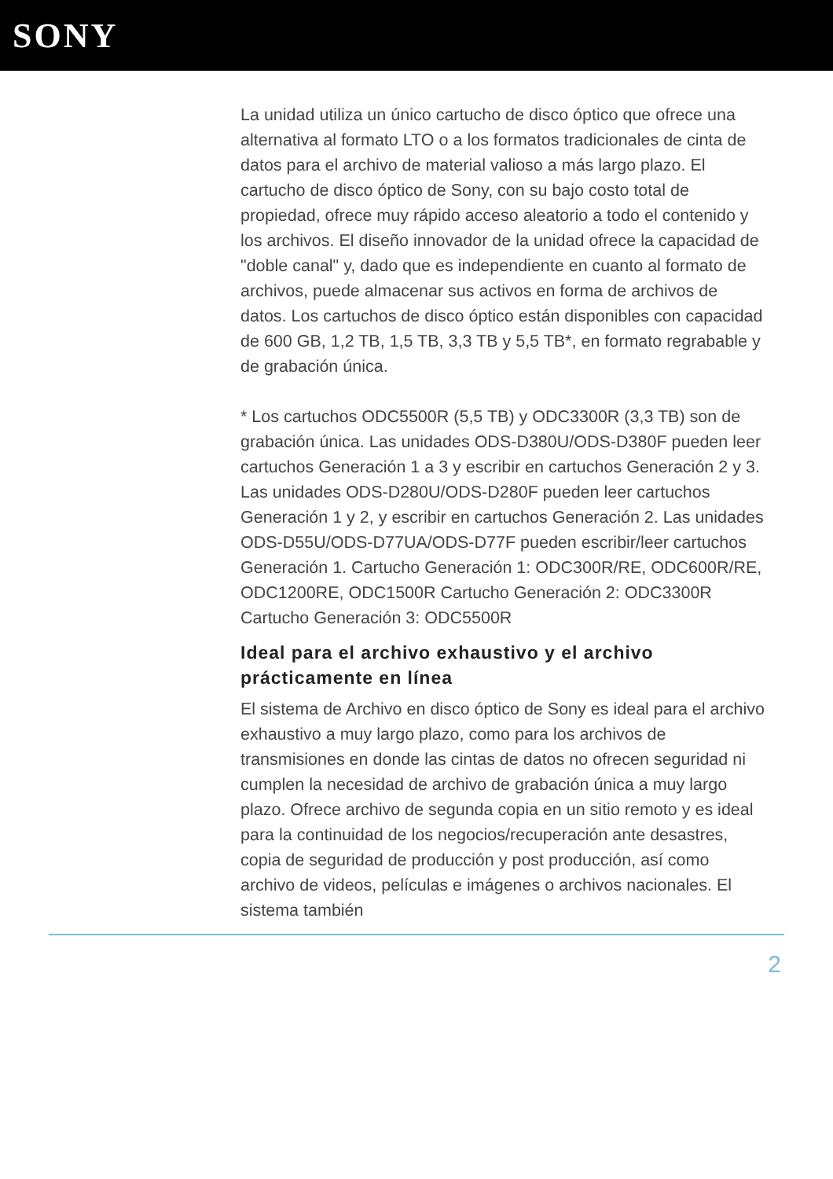SONY
La unidad utiliza un único cartucho de disco óptico que ofrece una alternativa al formato LTO o a los formatos tradicionales de cinta de datos para el archivo de material valioso a más largo plazo. El cartucho de disco óptico de Sony, con su bajo costo total de propiedad, ofrece muy rápido acceso aleatorio a todo el contenido y los archivos. El diseño innovador de la unidad ofrece la capacidad de "doble canal" y, dado que es independiente en cuanto al formato de archivos, puede almacenar sus activos en forma de archivos de datos. Los cartuchos de disco óptico están disponibles con capacidad de 600 GB, 1,2 TB, 1,5 TB, 3,3 TB y 5,5 TB*, en formato regrabable y de grabación única.
* Los cartuchos ODC5500R (5,5 TB) y ODC3300R (3,3 TB) son de grabación única. Las unidades ODS-D380U/ODS-D380F pueden leer cartuchos Generación 1 a 3 y escribir en cartuchos Generación 2 y 3. Las unidades ODS-D280U/ODS-D280F pueden leer cartuchos Generación 1 y 2, y escribir en cartuchos Generación 2. Las unidades ODS-D55U/ODS-D77UA/ODS-D77F pueden escribir/leer cartuchos Generación 1. Cartucho Generación 1: ODC300R/RE, ODC600R/RE, ODC1200RE, ODC1500R Cartucho Generación 2: ODC3300R Cartucho Generación 3: ODC5500R
Ideal para el archivo exhaustivo y el archivo prácticamente en línea
El sistema de Archivo en disco óptico de Sony es ideal para el archivo exhaustivo a muy largo plazo, como para los archivos de transmisiones en donde las cintas de datos no ofrecen seguridad ni cumplen la necesidad de archivo de grabación única a muy largo plazo. Ofrece archivo de segunda copia en un sitio remoto y es ideal para la continuidad de los negocios/recuperación ante desastres, copia de seguridad de producción y post producción, así como archivo de videos, películas e imágenes o archivos nacionales. El sistema también
2